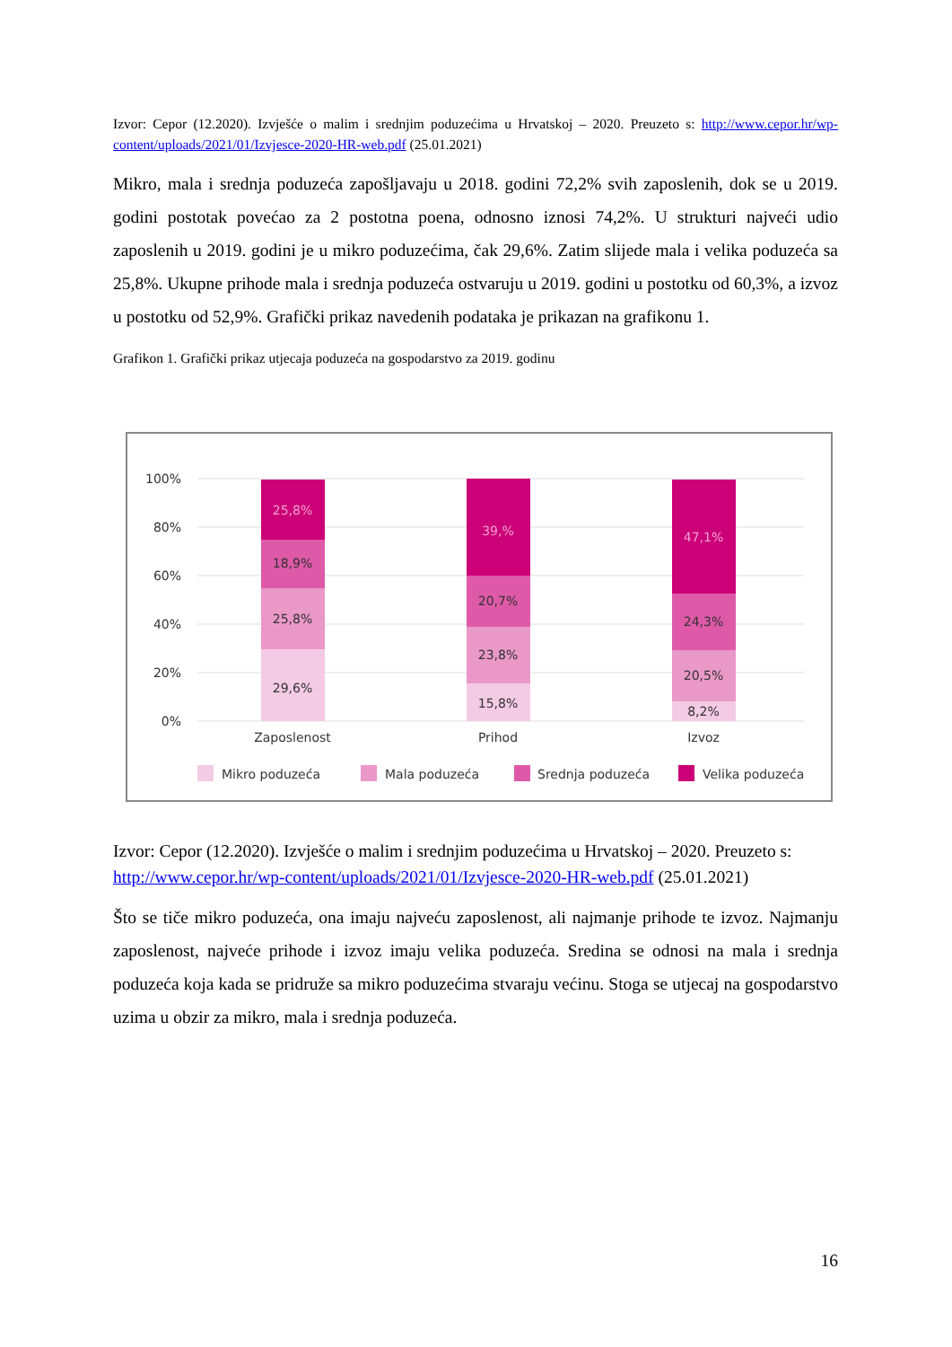Izvor: Cepor (12.2020). Izvješće o malim i srednjim poduzećima u Hrvatskoj – 2020. Preuzeto s: http://www.cepor.hr/wp-content/uploads/2021/01/Izvjesce-2020-HR-web.pdf (25.01.2021)
Mikro, mala i srednja poduzeća zapošljavaju u 2018. godini 72,2% svih zaposlenih, dok se u 2019. godini postotak povećao za 2 postotna poena, odnosno iznosi 74,2%. U strukturi najveći udio zaposlenih u 2019. godini je u mikro poduzećima, čak 29,6%. Zatim slijede mala i velika poduzeća sa 25,8%. Ukupne prihode mala i srednja poduzeća ostvaruju u 2019. godini u postotku od 60,3%, a izvoz u postotku od 52,9%. Grafički prikaz navedenih podataka je prikazan na grafikonu 1.
Grafikon 1. Grafički prikaz utjecaja poduzeća na gospodarstvo za 2019. godinu
100%
80%
60%
40%
20%
0%
25,8%
18,9%
25,8%
29,6%
39,%
20,7%
23,8%
15,8%
47,1%
24,3%
20,5%
8,2%
Zaposlenost
Prihod
Izvoz
Mikro poduzeća
Mala poduzeća
Srednja poduzeća
Velika poduzeća
Izvor: Cepor (12.2020). Izvješće o malim i srednjim poduzećima u Hrvatskoj – 2020. Preuzeto s: http://www.cepor.hr/wp-content/uploads/2021/01/Izvjesce-2020-HR-web.pdf (25.01.2021)
Što se tiče mikro poduzeća, ona imaju najveću zaposlenost, ali najmanje prihode te izvoz. Najmanju zaposlenost, najveće prihode i izvoz imaju velika poduzeća. Sredina se odnosi na mala i srednja poduzeća koja kada se pridruže sa mikro poduzećima stvaraju većinu. Stoga se utjecaj na gospodarstvo uzima u obzir za mikro, mala i srednja poduzeća.
16